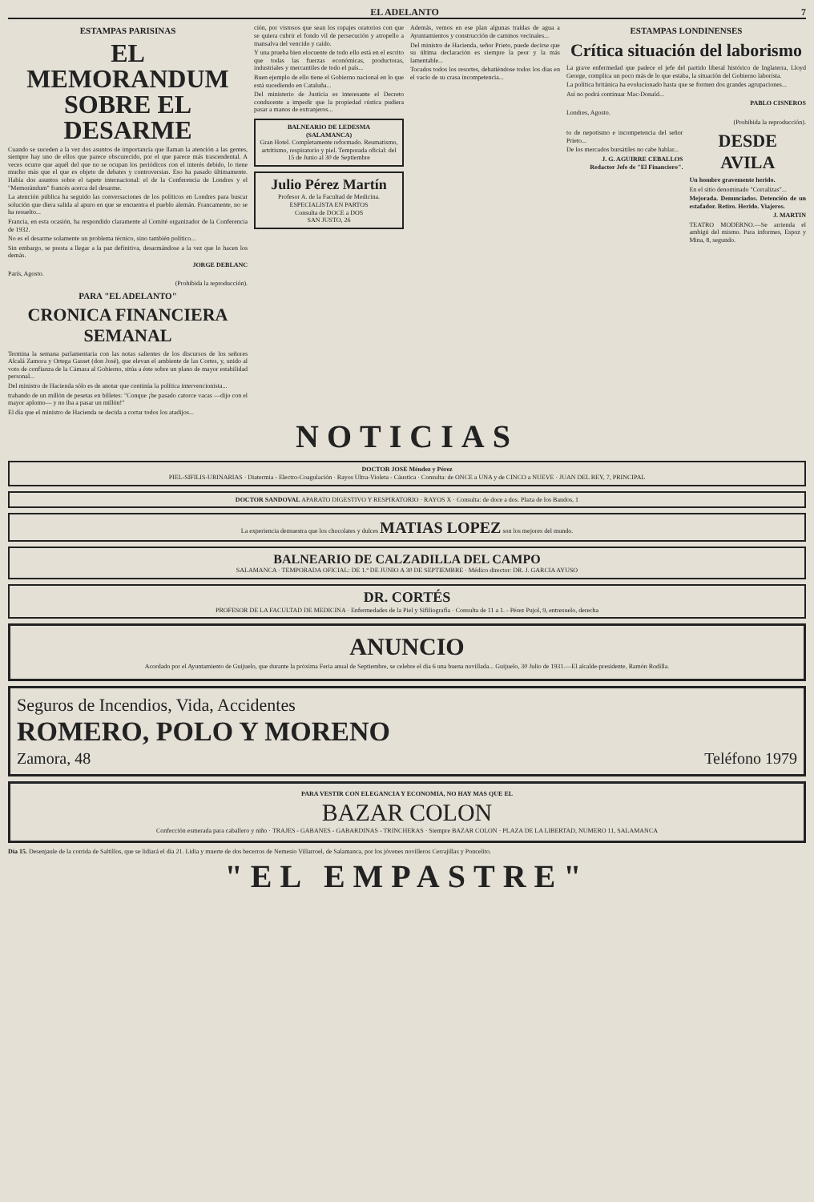EL ADELANTO 7
ESTAMPAS PARISINAS
EL MEMORANDUM SOBRE EL DESARME
Cuando se suceden a la vez dos asuntos de importancia que llaman la atención a las gentes, siempre hay uno de ellos que parece obscurecido, por el que parece más trascendental. A veces ocurre que aquél del que no se ocupan los periódicos con el interés debido, lo tiene mucho más que el que es objeto de debates y controversias. Eso ha pasado últimamente. Había dos asuntos sobre el tapete internacional: el de la Conferencia de Londres y el "Memorándum" francés acerca del desarme.
La atención pública ha seguido las conversaciones de los políticos en Londres para buscar solución que diera salida al apuro en que se encuentra el pueblo alemán. Francamente, no se ha resuelto...
Francia, en esta ocasión, ha respondido claramente al Comité organizador de la Conferencia de 1932.
No es el desarme solamente un problema técnico, sino también político...
Sin embargo, se presta a llegar a la paz definitiva, desarmándose a la vez que lo hacen los demás.
JORGE DEBLANC
París, Agosto.
(Prohibida la reproducción).
PARA "EL ADELANTO"
CRONICA FINANCIERA SEMANAL
Termina la semana parlamentaria con las notas salientes de los discursos de los señores Alcalá Zamora y Ortega Gasset (don José), que elevan el ambiente de las Cortes, y, unido al voto de confianza de la Cámara al Gobierno, sitúa a éste sobre un plano de mayor estabilidad personal...
Del ministro de Hacienda sólo es de anotar que continúa la política intervencionista...
trabando de un millón de pesetas en billetes: "Conque ¡he pasado catorce vacas —dijo con el mayor aplomo— y no iba a pasar un millón!"
El día que el ministro de Hacienda se decida a cortar todos los atadijos...
ción, por vistosos que sean los ropajes oratorios con que se quiera cubrir el fondo vil de persecución y atropello a mansalva del vencido y caído.
Y una prueba bien elocuente de todo ello está en el escrito que todas las fuerzas económicas, productoras, industriales y mercantiles de todo el país...
Buen ejemplo de ello tiene el Gobierno nacional en lo que está sucediendo en Cataluña...
Del ministerio de Justicia es interesante el Decreto conducente a impedir que la propiedad rústica pudiera pasar a manos de extranjeros...
BALNEARIO DE LEDESMA
(SALAMANCA)
Gran Hotel. Completamente reformado. Reumatismo, artritismo, respiratorio y piel. Temporada oficial: del 15 de Junio al 30 de Septiembre
Julio Pérez Martín
Profesor A. de la Facultad de Medicina.
ESPECIALISTA EN PARTOS
Consulta de DOCE a DOS
SAN JUSTO, 26
Además, vemos en ese plan algunas traídas de agua a Ayuntamientos y construcción de caminos vecinales...
Del ministro de Hacienda, señor Prieto, puede decirse que su última declaración es siempre la peor y la más lamentable...
Tocados todos los resortes, debatiéndose todos los días en el vacío de su crasa incompetencia...
ESTAMPAS LONDINENSES
Crítica situación del laborismo
La grave enfermedad que padece el jefe del partido liberal histórico de Inglaterra, Lloyd George, complica un poco más de lo que estaba, la situación del Gobierno laborista.
La política británica ha evolucionado hasta que se formen dos grandes agrupaciones...
Así no podrá continuar Mac-Donald...
PABLO CISNEROS
Londres, Agosto.
(Prohibida la reproducción).
to de nepotismo e incompetencia del señor Prieto...
De los mercados bursátiles no cabe hablar...
J. G. AGUIRRE CEBALLOS
Redactor Jefe de "El Financiero".
DESDE AVILA
Un hombre gravemente herido.
En el sitio denominado "Corralizas"...
Mejorada. Denunciados. Detención de un estafador. Retiro. Herido. Viajeros.
J. MARTIN
TEATRO MODERNO.—Se arrienda el ambigú del mismo. Para informes, Espoz y Mina, 8, segundo.
NOTICIAS
DOCTOR JOSE Méndez y Pérez
PIEL-SIFILIS-URINARIAS · Diatermia - Electro-Coagulación · Rayos Ultra-Violeta - Cáustica · Consulta: de ONCE a UNA y de CINCO a NUEVE · JUAN DEL REY, 7, PRINCIPAL
DOCTOR SANDOVAL APARATO DIGESTIVO Y RESPIRATORIO · RAYOS X · Consulta: de doce a dos. Plaza de los Bandos, 1
La experiencia demuestra que los chocolates y dulces MATIAS LOPEZ son los mejores del mundo.
BALNEARIO DE CALZADILLA DEL CAMPO
SALAMANCA · TEMPORADA OFICIAL: DE 1.º DE JUNIO A 30 DE SEPTIEMBRE · Médico director: DR. J. GARCIA AYUSO
DR. CORTÉS
PROFESOR DE LA FACULTAD DE MEDICINA · Enfermedades de la Piel y Sifiliografía · Consulta de 11 a 1. - Pérez Pujol, 9, entresuelo, derecha
ANUNCIO
Acordado por el Ayuntamiento de Guijuelo, que durante la próxima Feria anual de Septiembre, se celebre el día 6 una buena novillada... Guijuelo, 30 Julio de 1931.—El alcalde-presidente, Ramón Rodilla.
Seguros de Incendios, Vida, Accidentes
ROMERO, POLO Y MORENO
Zamora, 48 Teléfono 1979
PARA VESTIR CON ELEGANCIA Y ECONOMIA, NO HAY MAS QUE EL
BAZAR COLON
Confección esmerada para caballero y niño · TRAJES - GABANES - GABARDINAS - TRINCHERAS · Siempre BAZAR COLON · PLAZA DE LA LIBERTAD, NUMERO 11, SALAMANCA
Día 15. Desenjaule de la corrida de Saltillos, que se lidiará el día 21. Lidia y muerte de dos becerros de Nemesio Villarroel, de Salamanca, por los jóvenes novilleros Cerrajillas y Poncelito.
"EL EMPASTRE"